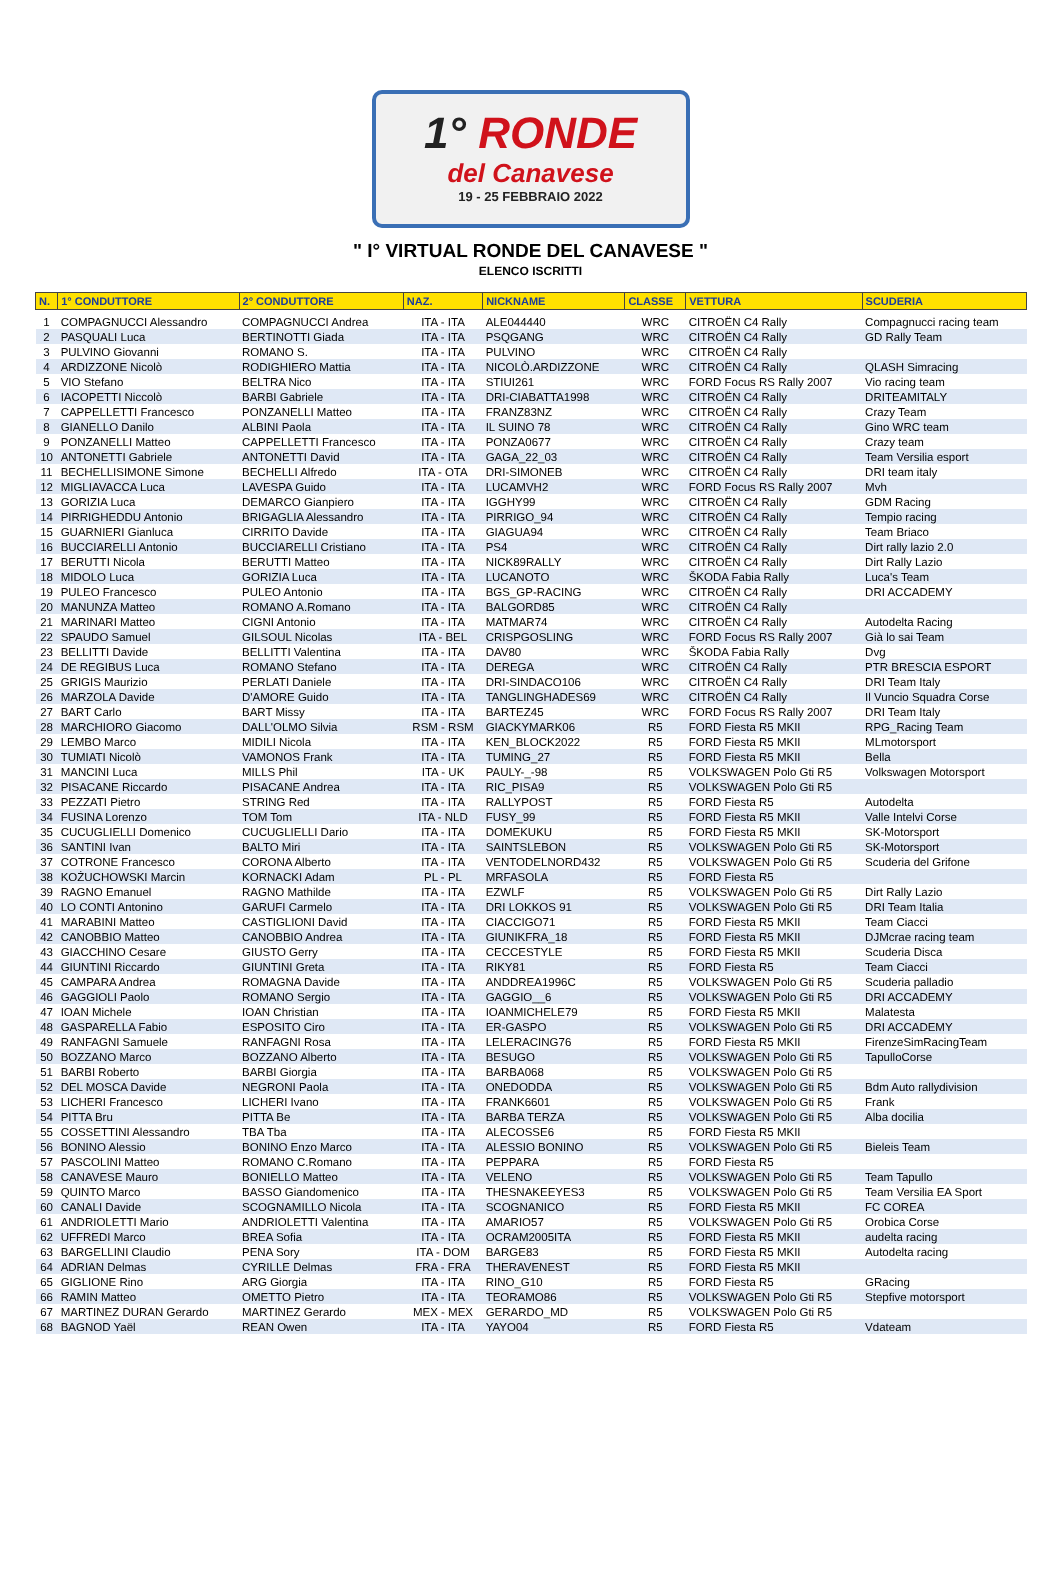1° RONDE
del Canavese
19 - 25 FEBBRAIO 2022
" I° VIRTUAL RONDE DEL CANAVESE "
ELENCO ISCRITTI
| N. | 1° CONDUTTORE | 2° CONDUTTORE | NAZ. | NICKNAME | CLASSE | VETTURA | SCUDERIA |
| --- | --- | --- | --- | --- | --- | --- | --- |
| 1 | COMPAGNUCCI Alessandro | COMPAGNUCCI Andrea | ITA - ITA | ALE044440 | WRC | CITROËN C4 Rally | Compagnucci racing team |
| 2 | PASQUALI Luca | BERTINOTTI Giada | ITA - ITA | PSQGANG | WRC | CITROËN C4 Rally | GD Rally Team |
| 3 | PULVINO Giovanni | ROMANO S. | ITA - ITA | PULVINO | WRC | CITROËN C4 Rally | |
| 4 | ARDIZZONE Nicolò | RODIGHIERO Mattia | ITA - ITA | NICOLÒ.ARDIZZONE | WRC | CITROËN C4 Rally | QLASH Simracing |
| 5 | VIO Stefano | BELTRA Nico | ITA - ITA | STIUI261 | WRC | FORD Focus RS Rally 2007 | Vio racing team |
| 6 | IACOPETTI Niccolò | BARBI Gabriele | ITA - ITA | DRI-CIABATTA1998 | WRC | CITROËN C4 Rally | DRITEAMITALY |
| 7 | CAPPELLETTI Francesco | PONZANELLI Matteo | ITA - ITA | FRANZ83NZ | WRC | CITROËN C4 Rally | Crazy Team |
| 8 | GIANELLO Danilo | ALBINI Paola | ITA - ITA | IL SUINO 78 | WRC | CITROËN C4 Rally | Gino WRC team |
| 9 | PONZANELLI Matteo | CAPPELLETTI Francesco | ITA - ITA | PONZA0677 | WRC | CITROËN C4 Rally | Crazy team |
| 10 | ANTONETTI Gabriele | ANTONETTI David | ITA - ITA | GAGA_22_03 | WRC | CITROËN C4 Rally | Team Versilia esport |
| 11 | BECHELLISIMONE Simone | BECHELLI Alfredo | ITA - OTA | DRI-SIMONEB | WRC | CITROËN C4 Rally | DRI team italy |
| 12 | MIGLIAVACCA Luca | LAVESPA Guido | ITA - ITA | LUCAMVH2 | WRC | FORD Focus RS Rally 2007 | Mvh |
| 13 | GORIZIA Luca | DEMARCO Gianpiero | ITA - ITA | IGGHY99 | WRC | CITROËN C4 Rally | GDM Racing |
| 14 | PIRRIGHEDDU Antonio | BRIGAGLIA Alessandro | ITA - ITA | PIRRIGO_94 | WRC | CITROËN C4 Rally | Tempio racing |
| 15 | GUARNIERI Gianluca | CIRRITO Davide | ITA - ITA | GIAGUA94 | WRC | CITROËN C4 Rally | Team Briaco |
| 16 | BUCCIARELLI Antonio | BUCCIARELLI Cristiano | ITA - ITA | PS4 | WRC | CITROËN C4 Rally | Dirt rally lazio 2.0 |
| 17 | BERUTTI Nicola | BERUTTI Matteo | ITA - ITA | NICK89RALLY | WRC | CITROËN C4 Rally | Dirt Rally Lazio |
| 18 | MIDOLO Luca | GORIZIA Luca | ITA - ITA | LUCANOTO | WRC | ŠKODA Fabia Rally | Luca's Team |
| 19 | PULEO Francesco | PULEO Antonio | ITA - ITA | BGS_GP-RACING | WRC | CITROËN C4 Rally | DRI ACCADEMY |
| 20 | MANUNZA Matteo | ROMANO A.Romano | ITA - ITA | BALGORD85 | WRC | CITROËN C4 Rally | |
| 21 | MARINARI Matteo | CIGNI Antonio | ITA - ITA | MATMAR74 | WRC | CITROËN C4 Rally | Autodelta Racing |
| 22 | SPAUDO Samuel | GILSOUL Nicolas | ITA - BEL | CRISPGOSLING | WRC | FORD Focus RS Rally 2007 | Già lo sai Team |
| 23 | BELLITTI Davide | BELLITTI Valentina | ITA - ITA | DAV80 | WRC | ŠKODA Fabia Rally | Dvg |
| 24 | DE REGIBUS Luca | ROMANO Stefano | ITA - ITA | DEREGA | WRC | CITROËN C4 Rally | PTR BRESCIA ESPORT |
| 25 | GRIGIS Maurizio | PERLATI Daniele | ITA - ITA | DRI-SINDACO106 | WRC | CITROËN C4 Rally | DRI Team Italy |
| 26 | MARZOLA Davide | D'AMORE Guido | ITA - ITA | TANGLINGHADES69 | WRC | CITROËN C4 Rally | Il Vuncio Squadra Corse |
| 27 | BART Carlo | BART Missy | ITA - ITA | BARTEZ45 | WRC | FORD Focus RS Rally 2007 | DRI Team Italy |
| 28 | MARCHIORO Giacomo | DALL'OLMO Silvia | RSM - RSM | GIACKYMARK06 | R5 | FORD Fiesta R5 MKII | RPG_Racing Team |
| 29 | LEMBO Marco | MIDILI Nicola | ITA - ITA | KEN_BLOCK2022 | R5 | FORD Fiesta R5 MKII | MLmotorsport |
| 30 | TUMIATI Nicolò | VAMONOS Frank | ITA - ITA | TUMING_27 | R5 | FORD Fiesta R5 MKII | Bella |
| 31 | MANCINI Luca | MILLS Phil | ITA - UK | PAULY-_-98 | R5 | VOLKSWAGEN Polo Gti R5 | Volkswagen Motorsport |
| 32 | PISACANE Riccardo | PISACANE Andrea | ITA - ITA | RIC_PISA9 | R5 | VOLKSWAGEN Polo Gti R5 | |
| 33 | PEZZATI Pietro | STRING Red | ITA - ITA | RALLYPOST | R5 | FORD Fiesta R5 | Autodelta |
| 34 | FUSINA Lorenzo | TOM Tom | ITA - NLD | FUSY_99 | R5 | FORD Fiesta R5 MKII | Valle Intelvi Corse |
| 35 | CUCUGLIELLI Domenico | CUCUGLIELLI Dario | ITA - ITA | DOMEKUKU | R5 | FORD Fiesta R5 MKII | SK-Motorsport |
| 36 | SANTINI Ivan | BALTO Miri | ITA - ITA | SAINTSLEBON | R5 | VOLKSWAGEN Polo Gti R5 | SK-Motorsport |
| 37 | COTRONE Francesco | CORONA Alberto | ITA - ITA | VENTODELNORD432 | R5 | VOLKSWAGEN Polo Gti R5 | Scuderia del Grifone |
| 38 | KOŻUCHOWSKI Marcin | KORNACKI Adam | PL - PL | MRFASOLA | R5 | FORD Fiesta R5 | |
| 39 | RAGNO Emanuel | RAGNO Mathilde | ITA - ITA | EZWLF | R5 | VOLKSWAGEN Polo Gti R5 | Dirt Rally Lazio |
| 40 | LO CONTI Antonino | GARUFI Carmelo | ITA - ITA | DRI LOKKOS 91 | R5 | VOLKSWAGEN Polo Gti R5 | DRI Team Italia |
| 41 | MARABINI Matteo | CASTIGLIONI David | ITA - ITA | CIACCIGO71 | R5 | FORD Fiesta R5 MKII | Team Ciacci |
| 42 | CANOBBIO Matteo | CANOBBIO Andrea | ITA - ITA | GIUNIKFRA_18 | R5 | FORD Fiesta R5 MKII | DJMcrae racing team |
| 43 | GIACCHINO Cesare | GIUSTO Gerry | ITA - ITA | CECCESTYLE | R5 | FORD Fiesta R5 MKII | Scuderia Disca |
| 44 | GIUNTINI Riccardo | GIUNTINI Greta | ITA - ITA | RIKY81 | R5 | FORD Fiesta R5 | Team Ciacci |
| 45 | CAMPARA Andrea | ROMAGNA Davide | ITA - ITA | ANDDREA1996C | R5 | VOLKSWAGEN Polo Gti R5 | Scuderia palladio |
| 46 | GAGGIOLI Paolo | ROMANO Sergio | ITA - ITA | GAGGIO__6 | R5 | VOLKSWAGEN Polo Gti R5 | DRI ACCADEMY |
| 47 | IOAN Michele | IOAN Christian | ITA - ITA | IOANMICHELE79 | R5 | FORD Fiesta R5 MKII | Malatesta |
| 48 | GASPARELLA Fabio | ESPOSITO Ciro | ITA - ITA | ER-GASPO | R5 | VOLKSWAGEN Polo Gti R5 | DRI ACCADEMY |
| 49 | RANFAGNI Samuele | RANFAGNI Rosa | ITA - ITA | LELERACING76 | R5 | FORD Fiesta R5 MKII | FirenzeSimRacingTeam |
| 50 | BOZZANO Marco | BOZZANO Alberto | ITA - ITA | BESUGO | R5 | VOLKSWAGEN Polo Gti R5 | TapulloCorse |
| 51 | BARBI Roberto | BARBI Giorgia | ITA - ITA | BARBA068 | R5 | VOLKSWAGEN Polo Gti R5 | |
| 52 | DEL MOSCA Davide | NEGRONI Paola | ITA - ITA | ONEDODDA | R5 | VOLKSWAGEN Polo Gti R5 | Bdm Auto rallydivision |
| 53 | LICHERI Francesco | LICHERI Ivano | ITA - ITA | FRANK6601 | R5 | VOLKSWAGEN Polo Gti R5 | Frank |
| 54 | PITTA Bru | PITTA Be | ITA - ITA | BARBA TERZA | R5 | VOLKSWAGEN Polo Gti R5 | Alba docilia |
| 55 | COSSETTINI Alessandro | TBA Tba | ITA - ITA | ALECOSSE6 | R5 | FORD Fiesta R5 MKII | |
| 56 | BONINO Alessio | BONINO Enzo Marco | ITA - ITA | ALESSIO BONINO | R5 | VOLKSWAGEN Polo Gti R5 | Bieleis Team |
| 57 | PASCOLINI Matteo | ROMANO C.Romano | ITA - ITA | PEPPARA | R5 | FORD Fiesta R5 | |
| 58 | CANAVESE Mauro | BONIELLO Matteo | ITA - ITA | VELENO | R5 | VOLKSWAGEN Polo Gti R5 | Team Tapullo |
| 59 | QUINTO Marco | BASSO Giandomenico | ITA - ITA | THESNAKEEYES3 | R5 | VOLKSWAGEN Polo Gti R5 | Team Versilia EA Sport |
| 60 | CANALI Davide | SCOGNAMILLO Nicola | ITA - ITA | SCOGNANICO | R5 | FORD Fiesta R5 MKII | FC COREA |
| 61 | ANDRIOLETTI Mario | ANDRIOLETTI Valentina | ITA - ITA | AMARIO57 | R5 | VOLKSWAGEN Polo Gti R5 | Orobica Corse |
| 62 | UFFREDI Marco | BREA Sofia | ITA - ITA | OCRAM2005ITA | R5 | FORD Fiesta R5 MKII | audelta racing |
| 63 | BARGELLINI Claudio | PENA Sory | ITA - DOM | BARGE83 | R5 | FORD Fiesta R5 MKII | Autodelta racing |
| 64 | ADRIAN Delmas | CYRILLE Delmas | FRA - FRA | THERAVENEST | R5 | FORD Fiesta R5 MKII | |
| 65 | GIGLIONE Rino | ARG Giorgia | ITA - ITA | RINO_G10 | R5 | FORD Fiesta R5 | GRacing |
| 66 | RAMIN Matteo | OMETTO Pietro | ITA - ITA | TEORAMO86 | R5 | VOLKSWAGEN Polo Gti R5 | Stepfive motorsport |
| 67 | MARTINEZ DURAN Gerardo | MARTINEZ Gerardo | MEX - MEX | GERARDO_MD | R5 | VOLKSWAGEN Polo Gti R5 | |
| 68 | BAGNOD Yaël | REAN Owen | ITA - ITA | YAYO04 | R5 | FORD Fiesta R5 | Vdateam |